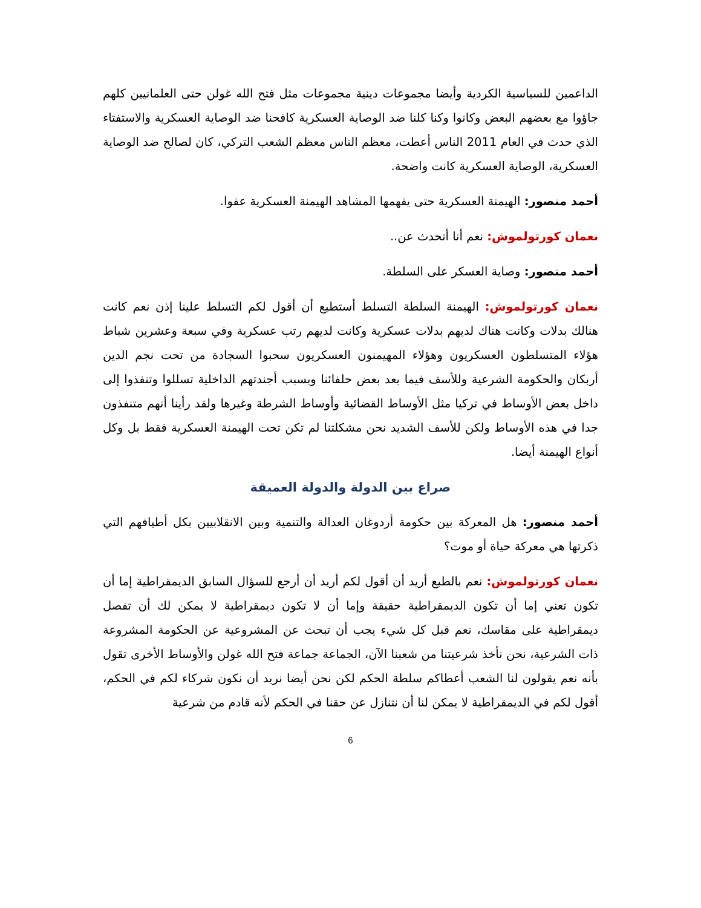الداعمين للسياسية الكردية وأيضا مجموعات دينية مجموعات مثل فتح الله غولن حتى العلمانيين كلهم جاؤوا مع بعضهم البعض وكانوا وكنا كلنا ضد الوصاية العسكرية كافحنا ضد الوصاية العسكرية والاستفتاء الذي حدث في العام 2011 الناس أعطت، معظم الناس معظم الشعب التركي، كان لصالح ضد الوصاية العسكرية، الوصاية العسكرية كانت واضحة.
أحمد منصور: الهيمنة العسكرية حتى يفهمها المشاهد الهيمنة العسكرية عفوا.
نعمان كورتولموش: نعم أنا أتحدث عن..
أحمد منصور: وصاية العسكر على السلطة.
نعمان كورتولموش: الهيمنة السلطة التسلط أستطيع أن أقول لكم التسلط علينا إذن نعم كانت هنالك بدلات وكانت هناك لديهم بدلات عسكرية وكانت لديهم رتب عسكرية وفي سبعة وعشرين شباط هؤلاء المتسلطون العسكريون وهؤلاء المهيمنون العسكريون سحبوا السجادة من تحت نجم الدين أربكان والحكومة الشرعية وللأسف فيما بعد بعض حلفائنا وبسبب أجندتهم الداخلية تسللوا وتنفذوا إلى داخل بعض الأوساط في تركيا مثل الأوساط القضائية وأوساط الشرطة وغيرها ولقد رأينا أنهم متنفذون جدا في هذه الأوساط ولكن للأسف الشديد نحن مشكلتنا لم تكن تحت الهيمنة العسكرية فقط بل وكل أنواع الهيمنة أيضا.
صراع بين الدولة والدولة العميقة
أحمد منصور: هل المعركة بين حكومة أردوغان العدالة والتنمية وبين الانقلابيين بكل أطيافهم التي ذكرتها هي معركة حياة أو موت؟
نعمان كورتولموش: نعم بالطبع أريد أن أقول لكم أريد أن أرجع للسؤال السابق الديمقراطية إما أن تكون تعني إما أن تكون الديمقراطية حقيقة وإما أن لا تكون ديمقراطية لا يمكن لك أن تفصل ديمقراطية على مقاسك، نعم قبل كل شيء يجب أن تبحث عن المشروعية عن الحكومة المشروعة ذات الشرعية، نحن نأخذ شرعيتنا من شعبنا الآن، الجماعة جماعة فتح الله غولن والأوساط الأخرى تقول بأنه نعم يقولون لنا الشعب أعطاكم سلطة الحكم لكن نحن أيضا نريد أن نكون شركاء لكم في الحكم، أقول لكم في الديمقراطية لا يمكن لنا أن نتنازل عن حقنا في الحكم لأنه قادم من شرعية
6